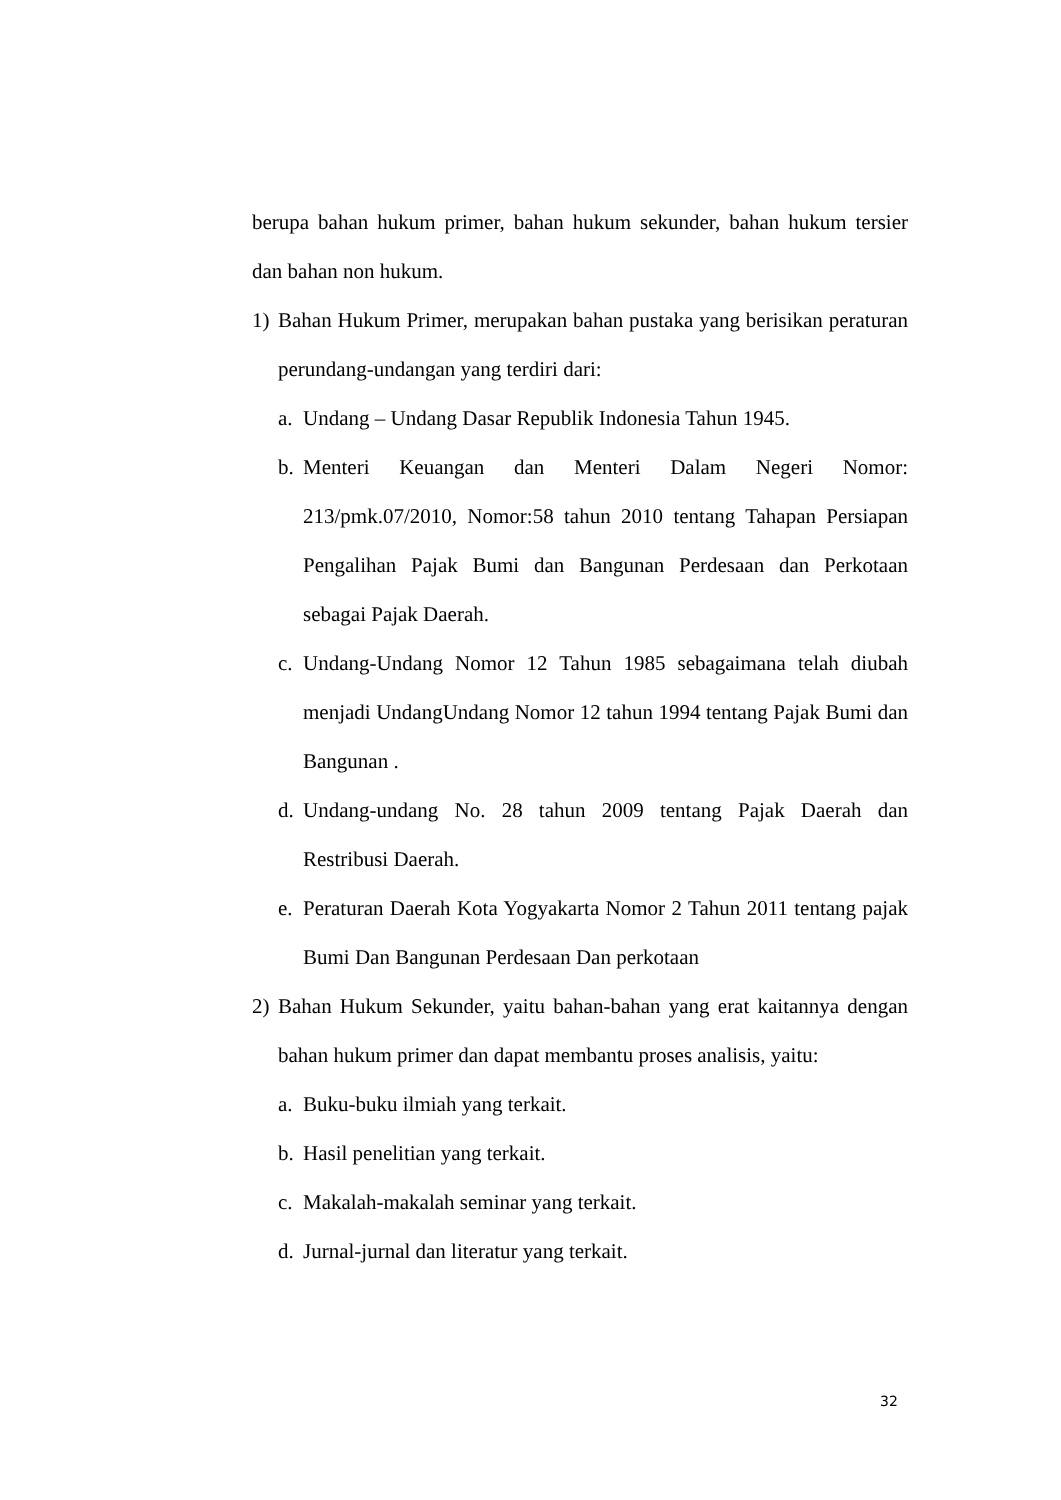berupa bahan hukum primer, bahan hukum sekunder, bahan hukum tersier dan bahan non hukum.
1) Bahan Hukum Primer, merupakan bahan pustaka yang berisikan peraturan perundang-undangan yang terdiri dari:
a. Undang – Undang Dasar Republik Indonesia Tahun 1945.
b. Menteri Keuangan dan Menteri Dalam Negeri Nomor: 213/pmk.07/2010, Nomor:58 tahun 2010 tentang Tahapan Persiapan Pengalihan Pajak Bumi dan Bangunan Perdesaan dan Perkotaan sebagai Pajak Daerah.
c. Undang-Undang Nomor 12 Tahun 1985 sebagaimana telah diubah menjadi UndangUndang Nomor 12 tahun 1994 tentang Pajak Bumi dan Bangunan .
d. Undang-undang No. 28 tahun 2009 tentang Pajak Daerah dan Restribusi Daerah.
e. Peraturan Daerah Kota Yogyakarta Nomor 2 Tahun 2011 tentang pajak Bumi Dan Bangunan Perdesaan Dan perkotaan
2) Bahan Hukum Sekunder, yaitu bahan-bahan yang erat kaitannya dengan bahan hukum primer dan dapat membantu proses analisis, yaitu:
a. Buku-buku ilmiah yang terkait.
b. Hasil penelitian yang terkait.
c. Makalah-makalah seminar yang terkait.
d. Jurnal-jurnal dan literatur yang terkait.
32